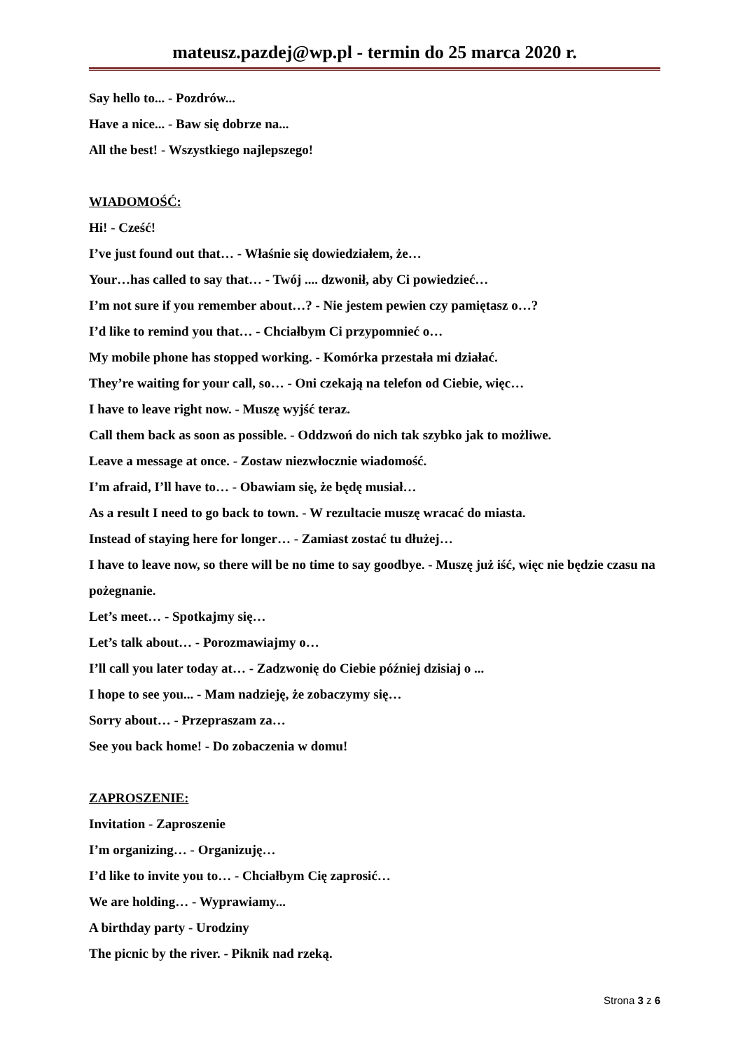mateusz.pazdej@wp.pl - termin do 25 marca 2020 r.
Say hello to... - Pozdrów...
Have a nice... - Baw się dobrze na...
All the best! - Wszystkiego najlepszego!
WIADOMOŚĆ:
Hi! - Cześć!
I’ve just found out that… - Właśnie się dowiedziałem, że…
Your…has called to say that… - Twój .... dzwonił, aby Ci powiedzieć…
I’m not sure if you remember about…? - Nie jestem pewien czy pamiętasz o…?
I’d like to remind you that… - Chciałbym Ci przypomnieć o…
My mobile phone has stopped working. - Komórka przestała mi działać.
They’re waiting for your call, so… - Oni czekają na telefon od Ciebie, więc…
I have to leave right now. - Muszę wyjść teraz.
Call them back as soon as possible. - Oddzwoń do nich tak szybko jak to możliwe.
Leave a message at once. - Zostaw niezwłocznie wiadomość.
I’m afraid, I’ll have to… - Obawiam się, że będę musiał…
As a result I need to go back to town. - W rezultacie muszę wracać do miasta.
Instead of staying here for longer… - Zamiast zostać tu dłużej…
I have to leave now, so there will be no time to say goodbye. - Muszę już iść, więc nie będzie czasu na pożegnanie.
Let’s meet… - Spotkajmy się…
Let’s talk about… - Porozmawiajmy o…
I’ll call you later today at… - Zadzwonię do Ciebie później dzisiaj o ...
I hope to see you... - Mam nadzieję, że zobaczymy się…
Sorry about… - Przepraszam za…
See you back home! - Do zobaczenia w domu!
ZAPROSZENIE:
Invitation - Zaproszenie
I’m organizing… - Organizuję…
I’d like to invite you to… - Chciałbym Cię zaprosić…
We are holding… - Wyprawiamy...
A birthday party - Urodziny
The picnic by the river. - Piknik nad rzeką.
Strona 3 z 6